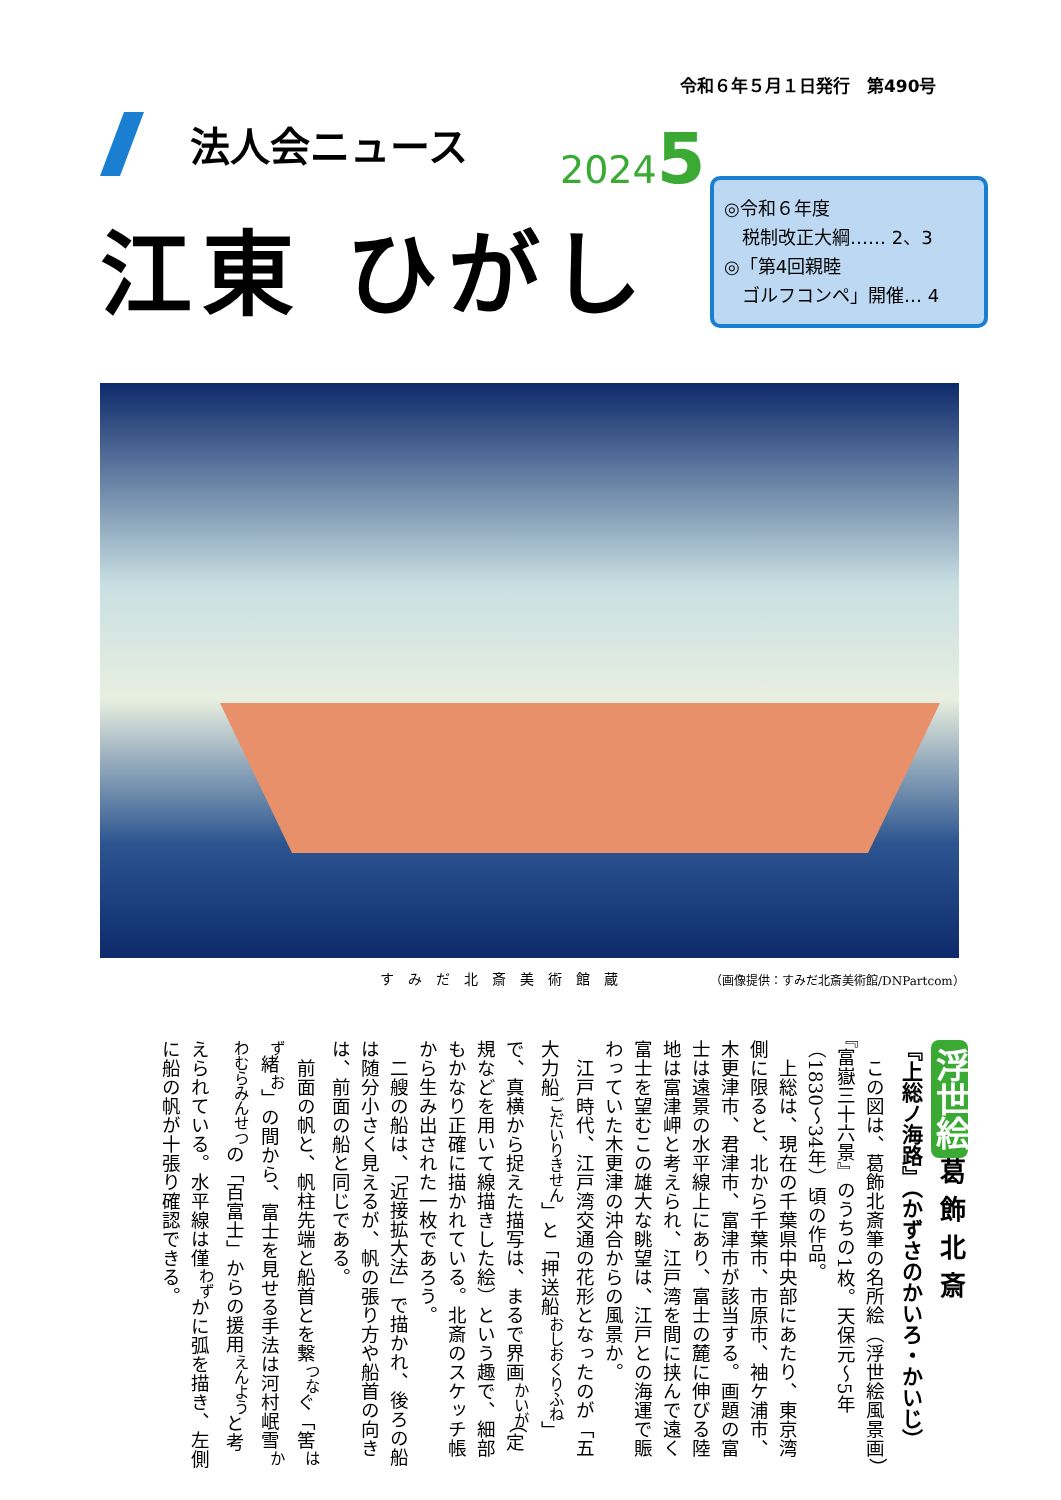令和６年５月１日発行　第490号
法人会ニュース 20245
江東 ひがし
◎令和６年度
　税制改正大綱…… 2、3
◎「第4回親睦
　ゴルフコンペ」開催… 4
すみだ北斎美術館蔵
（画像提供：すみだ北斎美術館/DNPartcom）
浮世絵 葛飾北斎
『上総ノ海路』（かずさのかいろ・かいじ）
この図は、葛飾北斎筆の名所絵（浮世絵風景画）『富嶽三十六景』のうちの1枚。天保元〜5年（1830〜34年）頃の作品。
上総は、現在の千葉県中央部にあたり、東京湾側に限ると、北から千葉市、市原市、袖ケ浦市、木更津市、君津市、富津市が該当する。画題の富士は遠景の水平線上にあり、富士の麓に伸びる陸地は富津岬と考えられ、江戸湾を間に挟んで遠く富士を望むこの雄大な眺望は、江戸との海運で賑わっていた木更津の沖合からの風景か。
江戸時代、江戸湾交通の花形となったのが「五大力船<sup>ごだいりきせん</sup>」と「押送船<sup>おしおくりふね</sup>」で、真横から捉えた描写は、まるで界画<sup>かいが</sup>（定規などを用いて線描きした絵）という趣で、細部もかなり正確に描かれている。北斎のスケッチ帳から生み出された一枚であろう。
二艘の船は、「近接拡大法」で描かれ、後ろの船は随分小さく見えるが、帆の張り方や船首の向きは、前面の船と同じである。
前面の帆と、帆柱先端と船首とを繋<sup>つな</sup>ぐ「筈<sup>はず</sup>緒<sup>お</sup>」の間から、富士を見せる手法は河村岷雪<sup>かわむらみんせつ</sup>の「百富士」からの援用<sup>えんよう</sup>と考えられている。水平線は僅<sup>わず</sup>かに弧を描き、左側に船の帆が十張り確認できる。